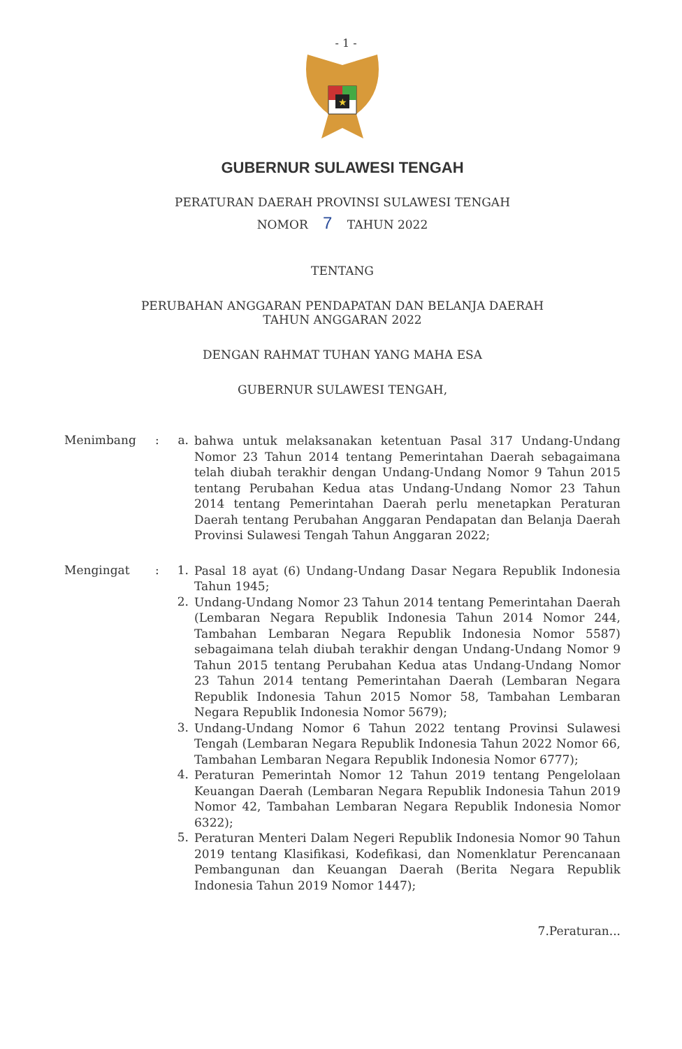- 1 -
★
GUBERNUR SULAWESI TENGAH
PERATURAN DAERAH PROVINSI SULAWESI TENGAH
NOMOR 7 TAHUN 2022
TENTANG
PERUBAHAN ANGGARAN PENDAPATAN DAN BELANJA DAERAH
TAHUN ANGGARAN 2022
DENGAN RAHMAT TUHAN YANG MAHA ESA
GUBERNUR SULAWESI TENGAH,
Menimbang : a.
bahwa untuk melaksanakan ketentuan Pasal 317 Undang-Undang Nomor 23 Tahun 2014 tentang Pemerintahan Daerah sebagaimana telah diubah terakhir dengan Undang-Undang Nomor 9 Tahun 2015 tentang Perubahan Kedua atas Undang-Undang Nomor 23 Tahun 2014 tentang Pemerintahan Daerah perlu menetapkan Peraturan Daerah tentang Perubahan Anggaran Pendapatan dan Belanja Daerah Provinsi Sulawesi Tengah Tahun Anggaran 2022;
Mengingat : 1.
Pasal 18 ayat (6) Undang-Undang Dasar Negara Republik Indonesia Tahun 1945;
2.
Undang-Undang Nomor 23 Tahun 2014 tentang Pemerintahan Daerah (Lembaran Negara Republik Indonesia Tahun 2014 Nomor 244, Tambahan Lembaran Negara Republik Indonesia Nomor 5587) sebagaimana telah diubah terakhir dengan Undang-Undang Nomor 9 Tahun 2015 tentang Perubahan Kedua atas Undang-Undang Nomor 23 Tahun 2014 tentang Pemerintahan Daerah (Lembaran Negara Republik Indonesia Tahun 2015 Nomor 58, Tambahan Lembaran Negara Republik Indonesia Nomor 5679);
3.
Undang-Undang Nomor 6 Tahun 2022 tentang Provinsi Sulawesi Tengah (Lembaran Negara Republik Indonesia Tahun 2022 Nomor 66, Tambahan Lembaran Negara Republik Indonesia Nomor 6777);
4.
Peraturan Pemerintah Nomor 12 Tahun 2019 tentang Pengelolaan Keuangan Daerah (Lembaran Negara Republik Indonesia Tahun 2019 Nomor 42, Tambahan Lembaran Negara Republik Indonesia Nomor 6322);
5.
Peraturan Menteri Dalam Negeri Republik Indonesia Nomor 90 Tahun 2019 tentang Klasifikasi, Kodefikasi, dan Nomenklatur Perencanaan Pembangunan dan Keuangan Daerah (Berita Negara Republik Indonesia Tahun 2019 Nomor 1447);
7.Peraturan...